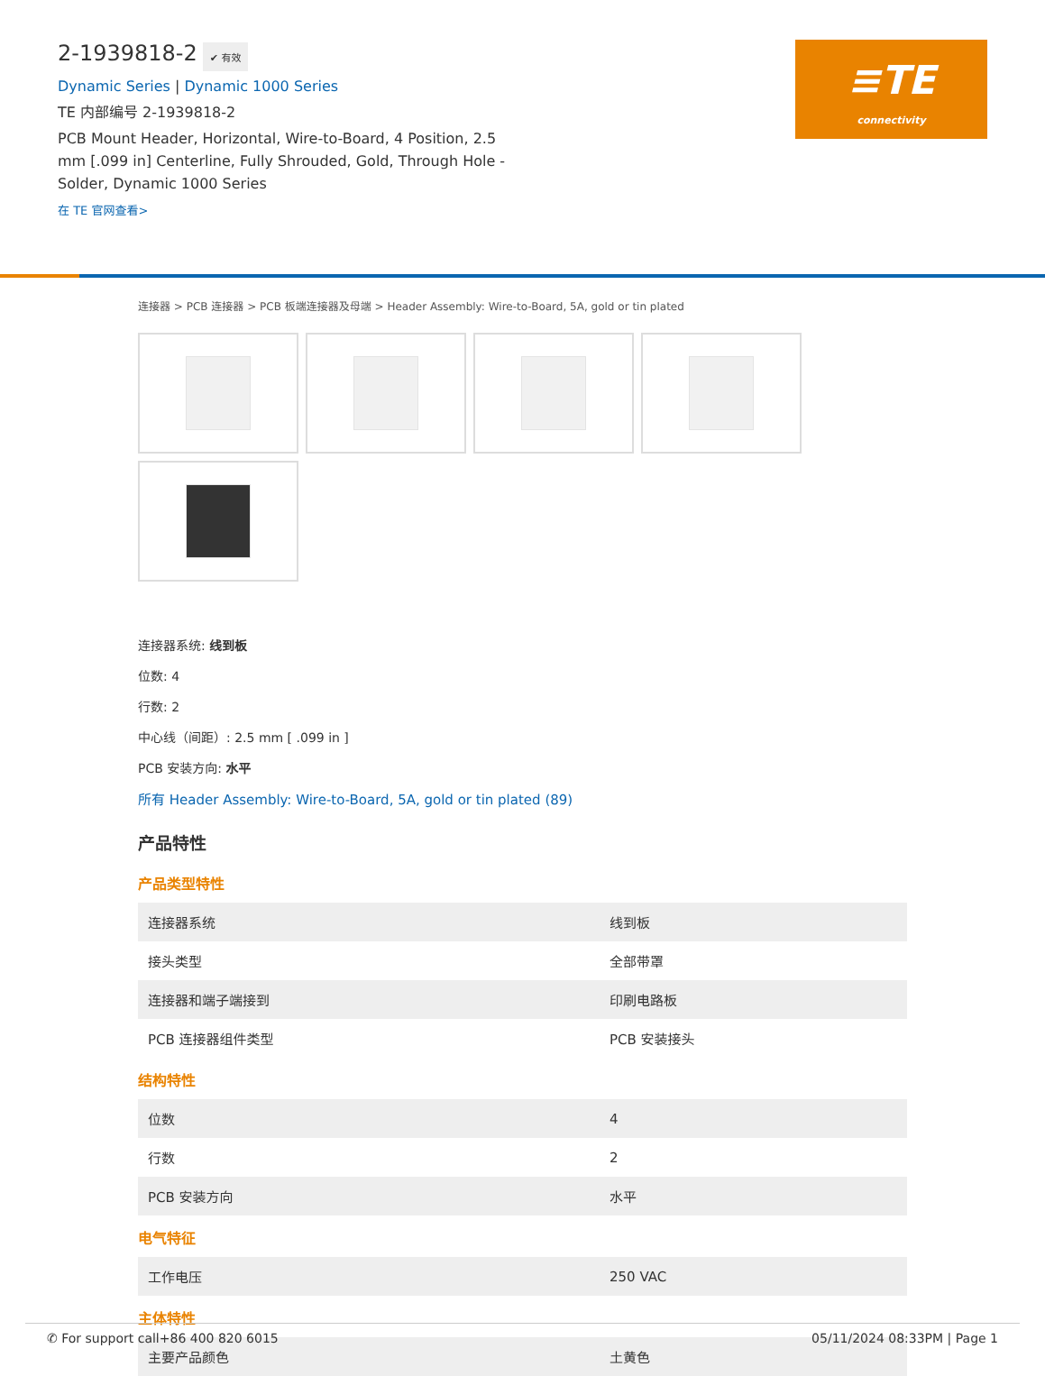2-1939818-2
✔ 有效
Dynamic Series | Dynamic 1000 Series
TE 内部编号 2-1939818-2
PCB Mount Header, Horizontal, Wire-to-Board, 4 Position, 2.5 mm [.099 in] Centerline, Fully Shrouded, Gold, Through Hole - Solder, Dynamic 1000 Series
在 TE 官网查看>
≡TE
connectivity
连接器 > PCB 连接器 > PCB 板端连接器及母端 > Header Assembly: Wire-to-Board, 5A, gold or tin plated
连接器系统: 线到板
位数: 4
行数: 2
中心线（间距）: 2.5 mm [ .099 in ]
PCB 安装方向: 水平
所有 Header Assembly: Wire-to-Board, 5A, gold or tin plated (89)
产品特性
产品类型特性
| 连接器系统 | 线到板 |
| 接头类型 | 全部带罩 |
| 连接器和端子端接到 | 印刷电路板 |
| PCB 连接器组件类型 | PCB 安装接头 |
结构特性
| 位数 | 4 |
| 行数 | 2 |
| PCB 安装方向 | 水平 |
电气特征
| 工作电压 | 250 VAC |
主体特性
| 主要产品颜色 | 土黄色 |
✆ For support call+86 400 820 6015 05/11/2024 08:33PM | Page 1